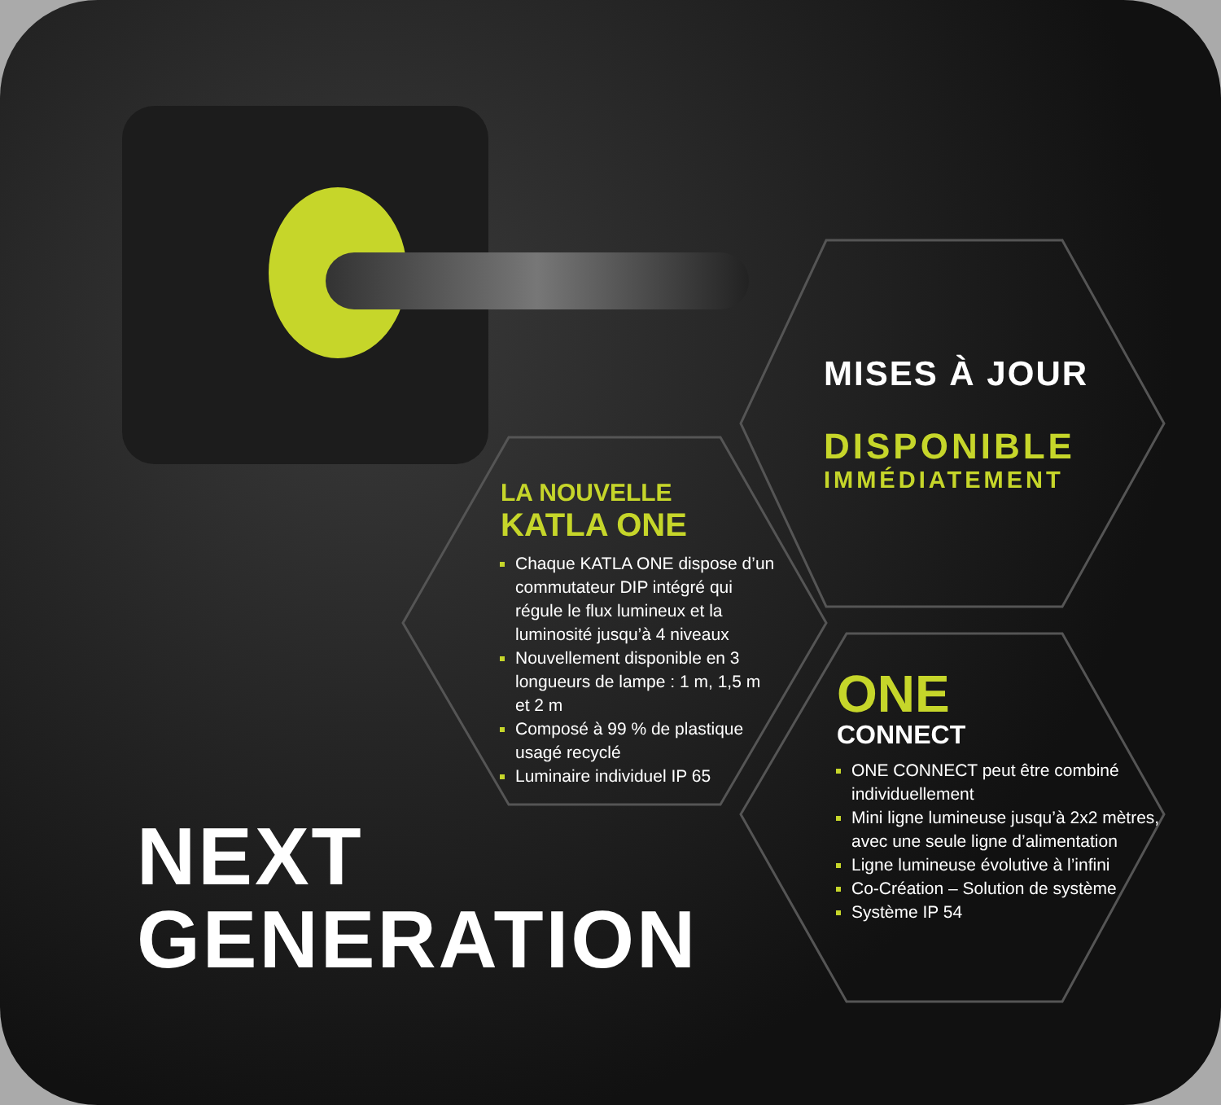MISES À JOUR
DISPONIBLE
IMMÉDIATEMENT
LA NOUVELLE
KATLA ONE
Chaque KATLA ONE dispose d’un commutateur DIP intégré qui régule le flux lumineux et la luminosité jusqu’à 4 niveaux
Nouvellement disponible en 3 longueurs de lampe : 1 m, 1,5 m et 2 m
Composé à 99 % de plastique usagé recyclé
Luminaire individuel IP 65
ONE
CONNECT
ONE CONNECT peut être combiné individuellement
Mini ligne lumineuse jusqu’à 2x2 mètres, avec une seule ligne d’alimentation
Ligne lumineuse évolutive à l’infini
Co-Création – Solution de système
Système IP 54
NEXT
GENERATION